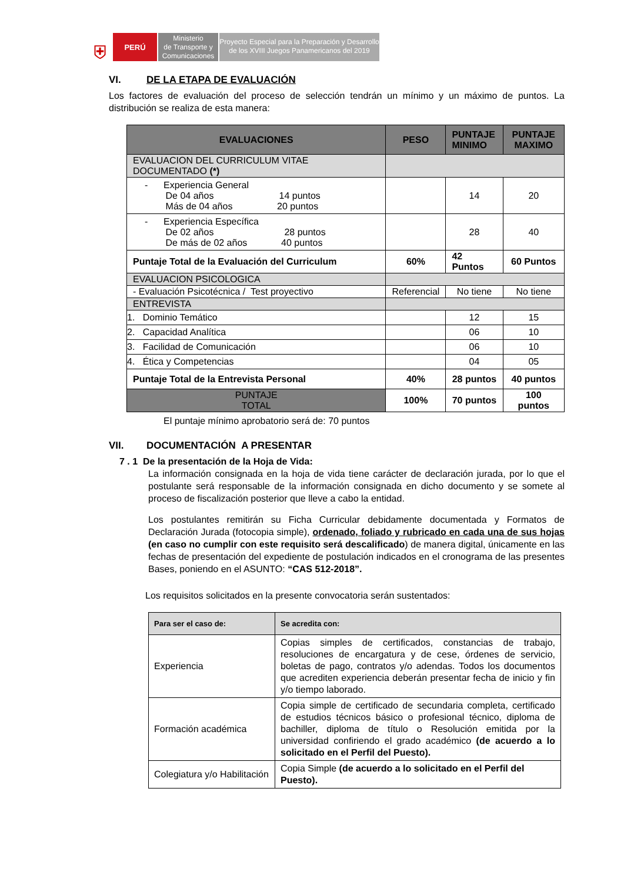⛨
PERÚ
Ministerio
de Transporte y
Comunicaciones
Proyecto Especial para la Preparación y Desarrollo
de los XVIII Juegos Panamericanos del 2019
VI. DE LA ETAPA DE EVALUACIÓN
Los factores de evaluación del proceso de selección tendrán un mínimo y un máximo de puntos. La distribución se realiza de esta manera:
| EVALUACIONES | PESO | PUNTAJE MINIMO | PUNTAJE MAXIMO |
| --- | --- | --- | --- |
| EVALUACION DEL CURRICULUM VITAE DOCUMENTADO (*) | | | |
| - Experiencia General De 04 años 14 puntos Más de 04 años 20 puntos | | 14 | 20 |
| - Experiencia Específica De 02 años 28 puntos De más de 02 años 40 puntos | | 28 | 40 |
| Puntaje Total de la Evaluación del Curriculum | 60% | 42 Puntos | 60 Puntos |
| EVALUACION PSICOLOGICA | | | |
| - Evaluación Psicotécnica / Test proyectivo | Referencial | No tiene | No tiene |
| ENTREVISTA | | | |
| 1. Dominio Temático | | 12 | 15 |
| 2. Capacidad Analítica | | 06 | 10 |
| 3. Facilidad de Comunicación | | 06 | 10 |
| 4. Ética y Competencias | | 04 | 05 |
| Puntaje Total de la Entrevista Personal | 40% | 28 puntos | 40 puntos |
| PUNTAJE TOTAL | 100% | 70 puntos | 100 puntos |
El puntaje mínimo aprobatorio será de: 70 puntos
VII. DOCUMENTACIÓN A PRESENTAR
7 . 1 De la presentación de la Hoja de Vida:
La información consignada en la hoja de vida tiene carácter de declaración jurada, por lo que el postulante será responsable de la información consignada en dicho documento y se somete al proceso de fiscalización posterior que lleve a cabo la entidad.
Los postulantes remitirán su Ficha Curricular debidamente documentada y Formatos de Declaración Jurada (fotocopia simple), ordenado, foliado y rubricado en cada una de sus hojas (en caso no cumplir con este requisito será descalificado) de manera digital, únicamente en las fechas de presentación del expediente de postulación indicados en el cronograma de las presentes Bases, poniendo en el ASUNTO: “CAS 512-2018”.
Los requisitos solicitados en la presente convocatoria serán sustentados:
| Para ser el caso de: | Se acredita con: |
| --- | --- |
| Experiencia | Copias simples de certificados, constancias de trabajo, resoluciones de encargatura y de cese, órdenes de servicio, boletas de pago, contratos y/o adendas. Todos los documentos que acrediten experiencia deberán presentar fecha de inicio y fin y/o tiempo laborado. |
| Formación académica | Copia simple de certificado de secundaria completa, certificado de estudios técnicos básico o profesional técnico, diploma de bachiller, diploma de título o Resolución emitida por la universidad confiriendo el grado académico (de acuerdo a lo solicitado en el Perfil del Puesto). |
| Colegiatura y/o Habilitación | Copia Simple (de acuerdo a lo solicitado en el Perfil del Puesto). |